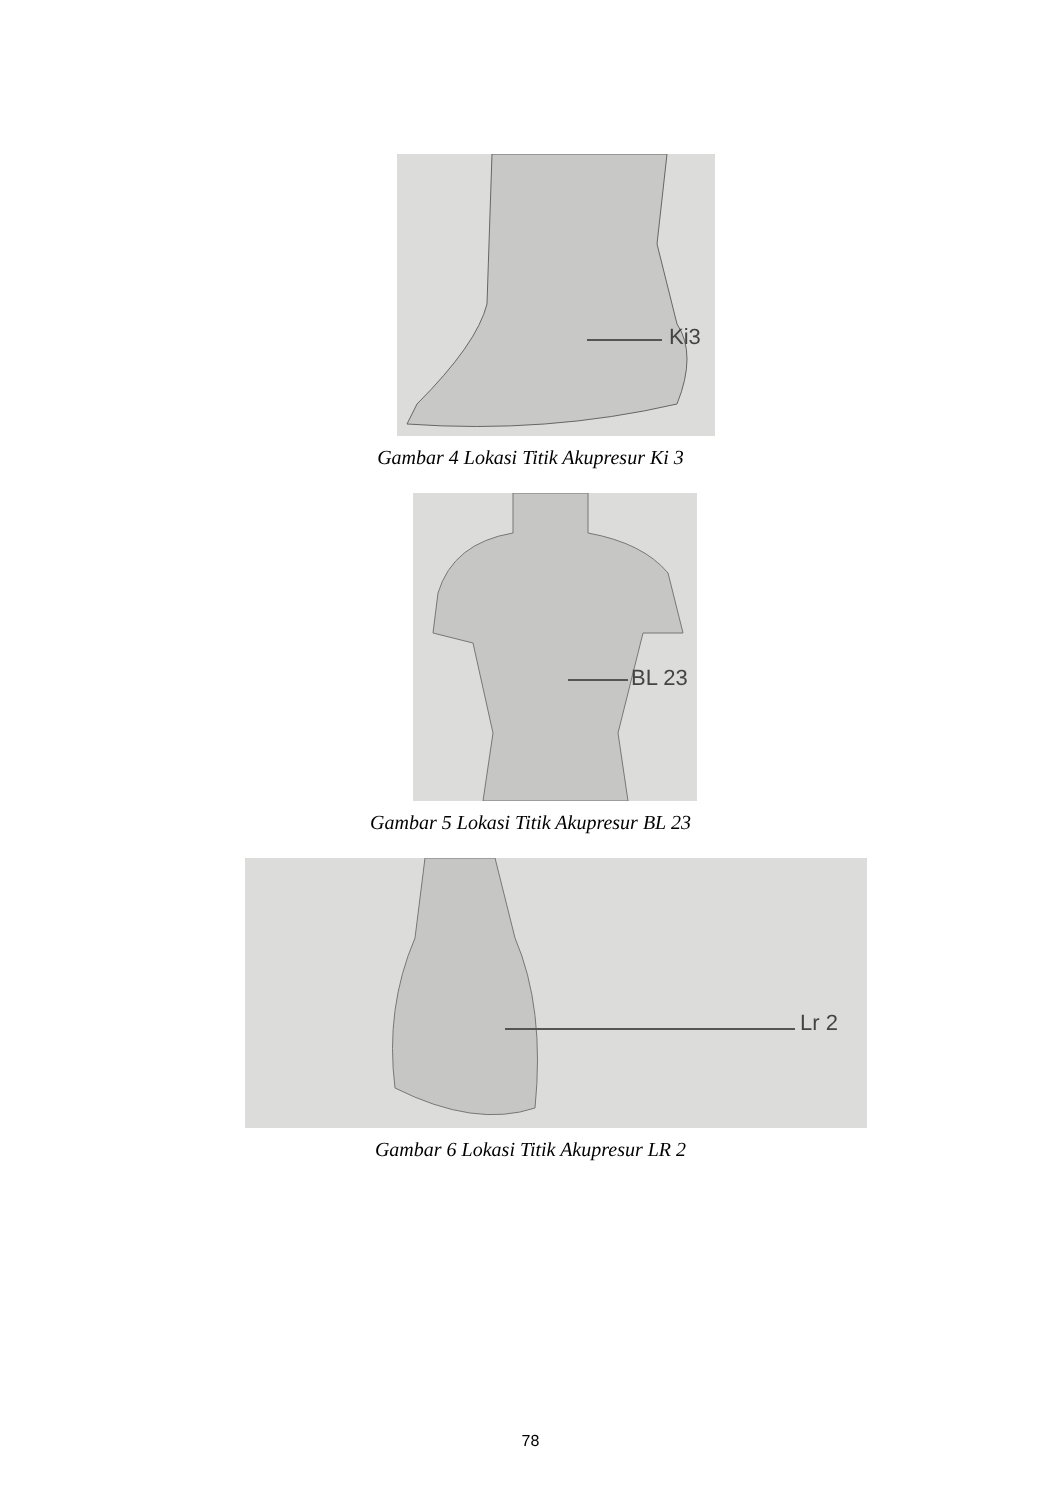Ki3
Gambar 4 Lokasi Titik Akupresur Ki 3
BL 23
Gambar 5 Lokasi Titik Akupresur BL 23
Lr 2
Gambar 6 Lokasi Titik Akupresur LR 2
78